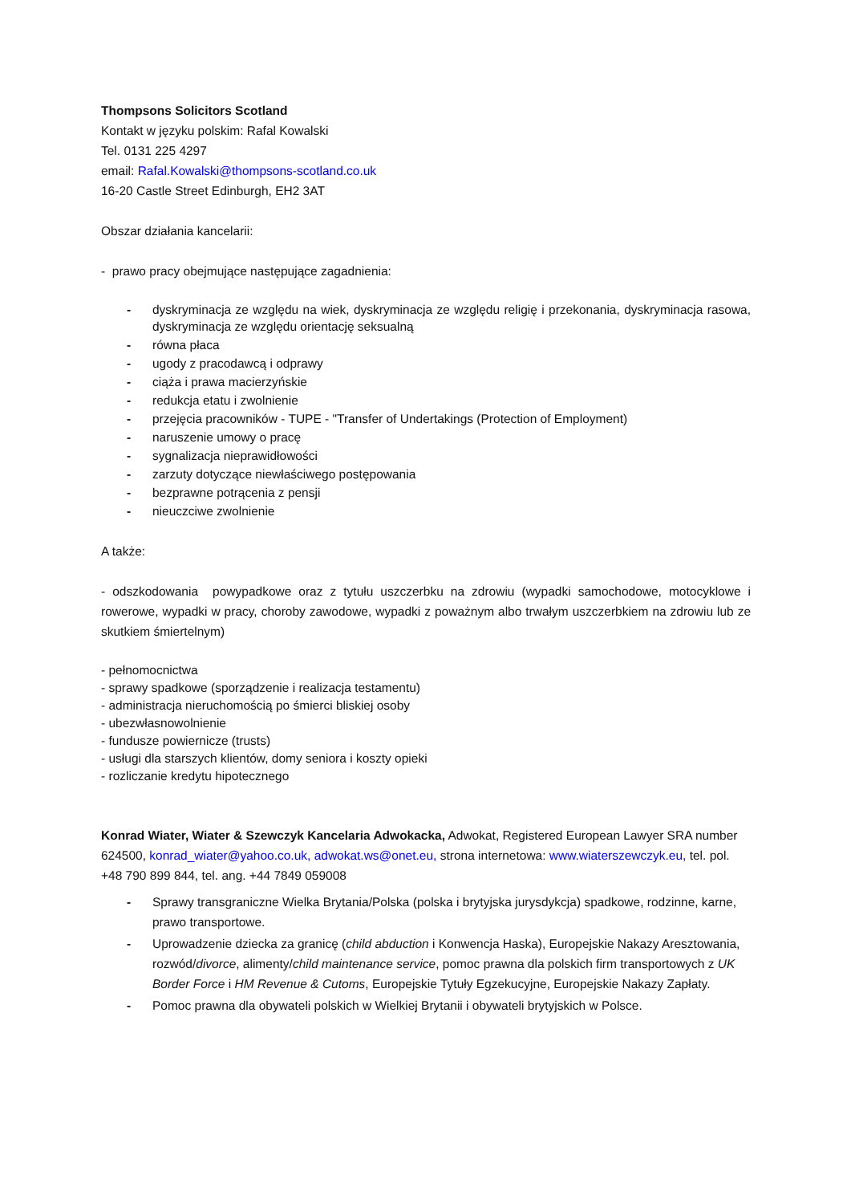Thompsons Solicitors Scotland
Kontakt w języku polskim: Rafal Kowalski
Tel. 0131 225 4297
email: Rafal.Kowalski@thompsons-scotland.co.uk
16-20 Castle Street Edinburgh, EH2 3AT
Obszar działania kancelarii:
- prawo pracy obejmujące następujące zagadnienia:
- dyskryminacja ze względu na wiek, dyskryminacja ze względu religię i przekonania, dyskryminacja rasowa, dyskryminacja ze względu orientację seksualną
- równa płaca
- ugody z pracodawcą i odprawy
- ciąża i prawa macierzyńskie
- redukcja etatu i zwolnienie
- przejęcia pracowników - TUPE - "Transfer of Undertakings (Protection of Employment)
- naruszenie umowy o pracę
- sygnalizacja nieprawidłowości
- zarzuty dotyczące niewłaściwego postępowania
- bezprawne potrącenia z pensji
- nieuczciwe zwolnienie
A także:
- odszkodowania powypadkowe oraz z tytułu uszczerbku na zdrowiu (wypadki samochodowe, motocyklowe i rowerowe, wypadki w pracy, choroby zawodowe, wypadki z poważnym albo trwałym uszczerbkiem na zdrowiu lub ze skutkiem śmiertelnym)
- pełnomocnictwa
- sprawy spadkowe (sporządzenie i realizacja testamentu)
- administracja nieruchomością po śmierci bliskiej osoby
- ubezwłasnowolnienie
- fundusze powiernicze (trusts)
- usługi dla starszych klientów, domy seniora i koszty opieki
- rozliczanie kredytu hipotecznego
Konrad Wiater, Wiater & Szewczyk Kancelaria Adwokacka, Adwokat, Registered European Lawyer SRA number 624500, konrad_wiater@yahoo.co.uk, adwokat.ws@onet.eu, strona internetowa: www.wiaterszewczyk.eu, tel. pol. +48 790 899 844, tel. ang. +44 7849 059008
- Sprawy transgraniczne Wielka Brytania/Polska (polska i brytyjska jurysdykcja) spadkowe, rodzinne, karne, prawo transportowe.
- Uprowadzenie dziecka za granicę (child abduction i Konwencja Haska), Europejskie Nakazy Aresztowania, rozwód/divorce, alimenty/child maintenance service, pomoc prawna dla polskich firm transportowych z UK Border Force i HM Revenue & Cutoms, Europejskie Tytuły Egzekucyjne, Europejskie Nakazy Zapłaty.
- Pomoc prawna dla obywateli polskich w Wielkiej Brytanii i obywateli brytyjskich w Polsce.